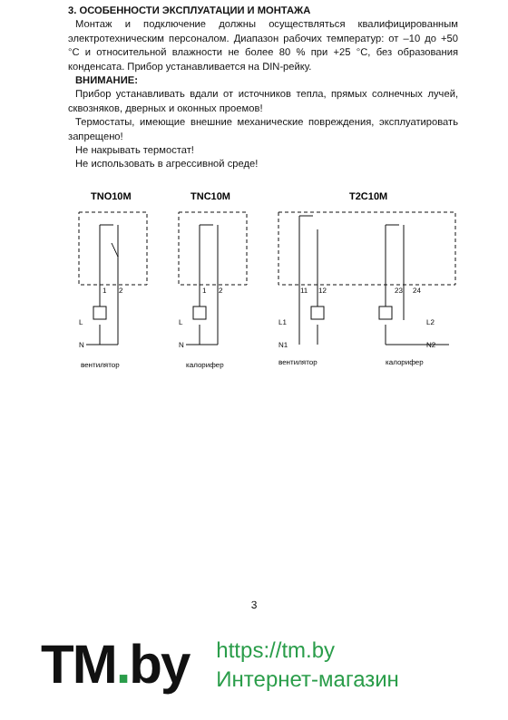3. ОСОБЕННОСТИ ЭКСПЛУАТАЦИИ И МОНТАЖА
Монтаж и подключение должны осуществляться квалифицированным электротехническим персоналом. Диапазон рабочих температур: от –10 до +50 °С и относительной влажности не более 80 % при +25 °С, без образования конденсата. Прибор устанавливается на DIN-рейку.
ВНИМАНИЕ:
Прибор устанавливать вдали от источников тепла, прямых солнечных лучей, сквозняков, дверных и оконных проемов!
Термостаты, имеющие внешние механические повреждения, эксплуатировать запрещено!
Не накрывать термостат!
Не использовать в агрессивной среде!
TNO10M
TNC10M
T2C10M
1
2
L
N
1
2
L
N
11
12
L1
N1
23
24
L2
N2
вентилятор
калорифер
вентилятор
калорифер
3
TM. by
https://tm.by
Интернет-магазин